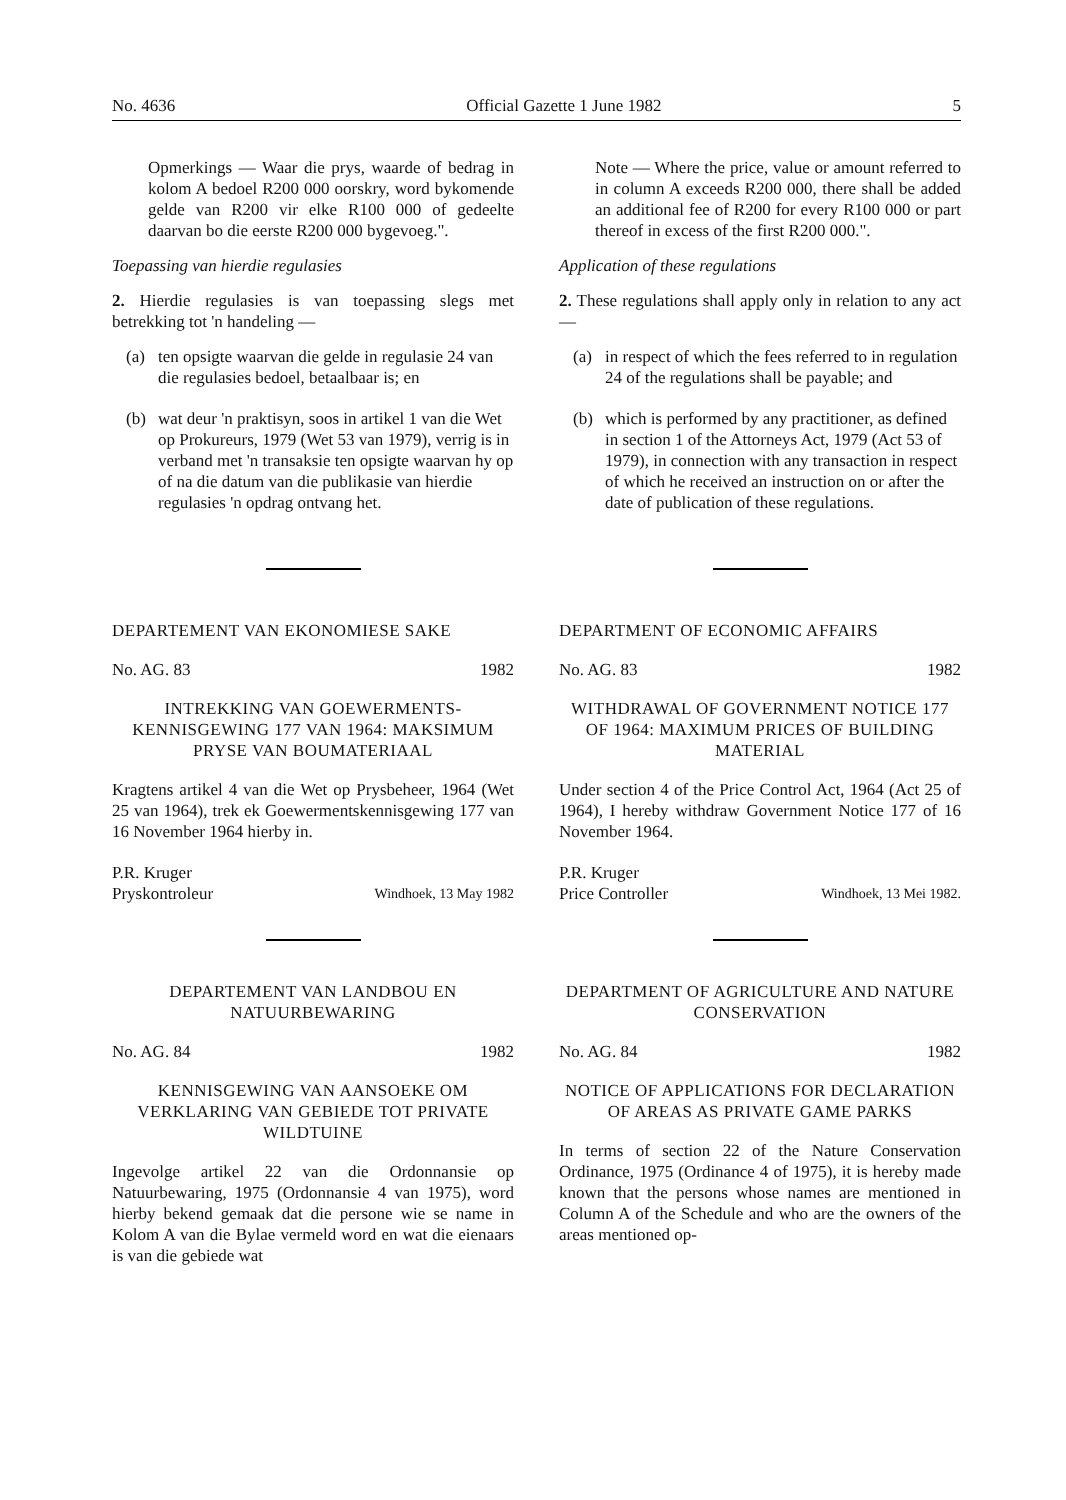No. 4636 Official Gazette 1 June 1982 5
Opmerkings — Waar die prys, waarde of bedrag in kolom A bedoel R200 000 oorskry, word bykomende gelde van R200 vir elke R100 000 of gedeelte daarvan bo die eerste R200 000 bygevoeg.".
Toepassing van hierdie regulasies
2. Hierdie regulasies is van toepassing slegs met betrekking tot 'n handeling —
(a) ten opsigte waarvan die gelde in regulasie 24 van die regulasies bedoel, betaalbaar is; en
(b) wat deur 'n praktisyn, soos in artikel 1 van die Wet op Prokureurs, 1979 (Wet 53 van 1979), verrig is in verband met 'n transaksie ten opsigte waarvan hy op of na die datum van die publikasie van hierdie regulasies 'n opdrag ontvang het.
DEPARTEMENT VAN EKONOMIESE SAKE
No. AG. 83 1982
INTREKKING VAN GOEWERMENTS-KENNISGEWING 177 VAN 1964: MAKSIMUM PRYSE VAN BOUMATERIAAL
Kragtens artikel 4 van die Wet op Prysbeheer, 1964 (Wet 25 van 1964), trek ek Goewermentskennisgewing 177 van 16 November 1964 hierby in.
P.R. Kruger
Pryskontroleur Windhoek, 13 May 1982
DEPARTEMENT VAN LANDBOU EN NATUURBEWARING
No. AG. 84 1982
KENNISGEWING VAN AANSOEKE OM VERKLARING VAN GEBIEDE TOT PRIVATE WILDTUINE
Ingevolge artikel 22 van die Ordonnansie op Natuurbewaring, 1975 (Ordonnansie 4 van 1975), word hierby bekend gemaak dat die persone wie se name in Kolom A van die Bylae vermeld word en wat die eienaars is van die gebiede wat
Note — Where the price, value or amount referred to in column A exceeds R200 000, there shall be added an additional fee of R200 for every R100 000 or part thereof in excess of the first R200 000.".
Application of these regulations
2. These regulations shall apply only in relation to any act —
(a) in respect of which the fees referred to in regulation 24 of the regulations shall be payable; and
(b) which is performed by any practitioner, as defined in section 1 of the Attorneys Act, 1979 (Act 53 of 1979), in connection with any transaction in respect of which he received an instruction on or after the date of publication of these regulations.
DEPARTMENT OF ECONOMIC AFFAIRS
No. AG. 83 1982
WITHDRAWAL OF GOVERNMENT NOTICE 177 OF 1964: MAXIMUM PRICES OF BUILDING MATERIAL
Under section 4 of the Price Control Act, 1964 (Act 25 of 1964), I hereby withdraw Government Notice 177 of 16 November 1964.
P.R. Kruger
Price Controller Windhoek, 13 Mei 1982.
DEPARTMENT OF AGRICULTURE AND NATURE CONSERVATION
No. AG. 84 1982
NOTICE OF APPLICATIONS FOR DECLARATION OF AREAS AS PRIVATE GAME PARKS
In terms of section 22 of the Nature Conservation Ordinance, 1975 (Ordinance 4 of 1975), it is hereby made known that the persons whose names are mentioned in Column A of the Schedule and who are the owners of the areas mentioned op-